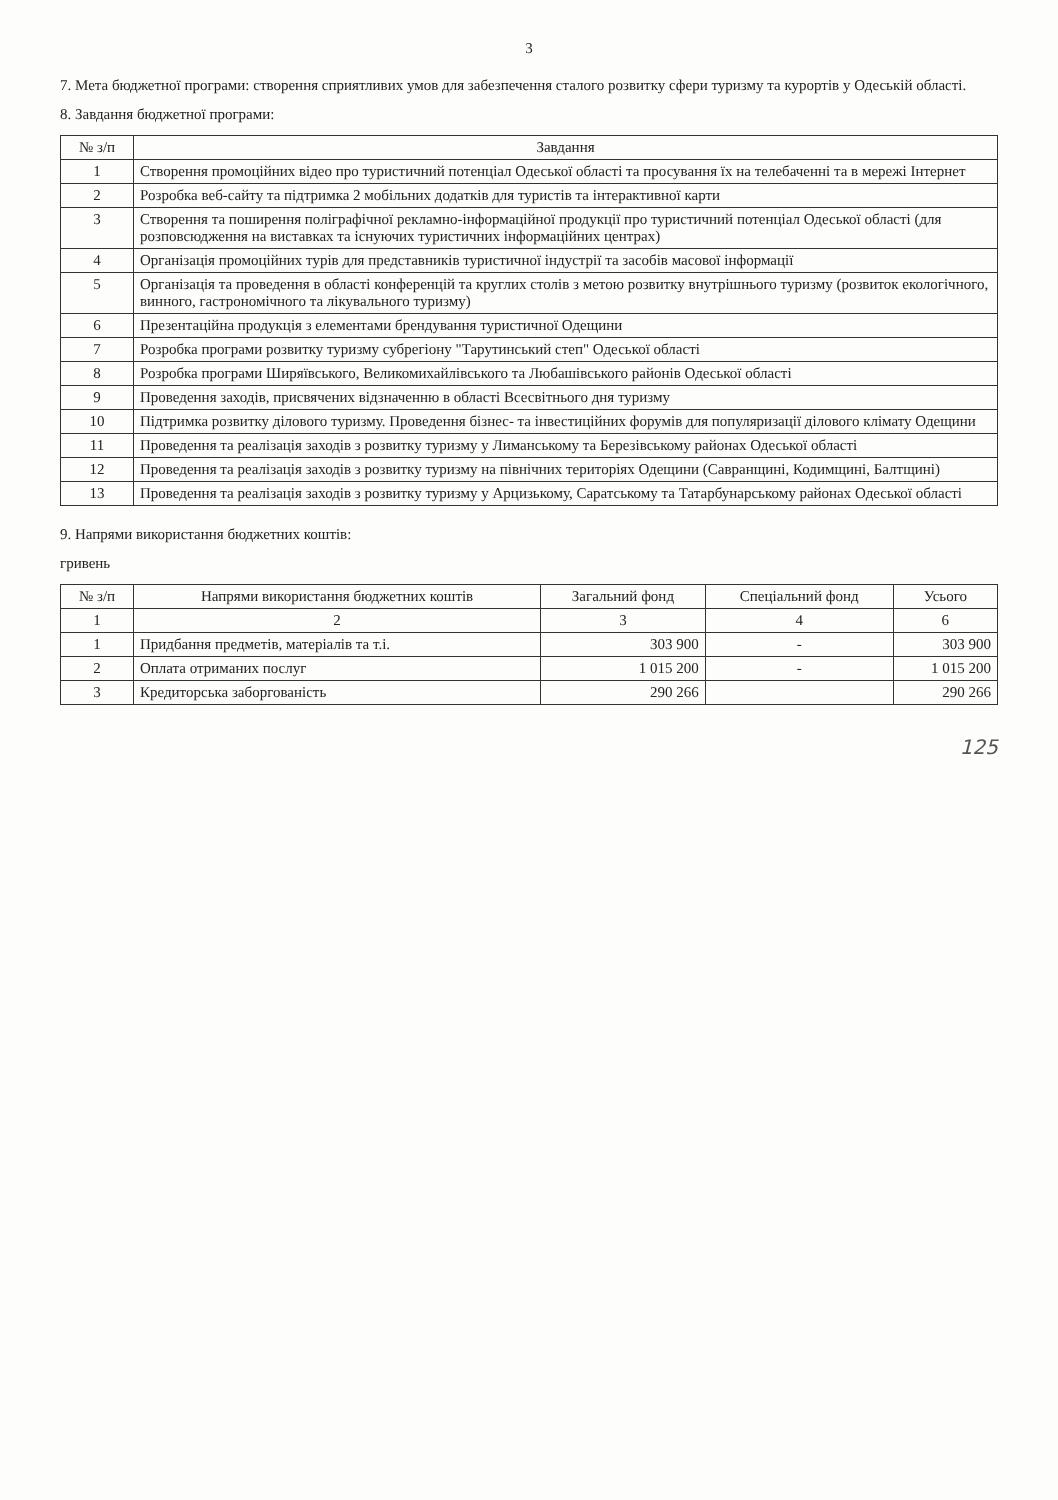3
7. Мета бюджетної програми: створення сприятливих умов для забезпечення сталого розвитку сфери туризму та курортів у Одеській області.
8. Завдання бюджетної програми:
| № з/п | Завдання |
| --- | --- |
| 1 | Створення промоційних відео про туристичний потенціал Одеської області та просування їх на телебаченні та в мережі Інтернет |
| 2 | Розробка веб-сайту та підтримка 2 мобільних додатків для туристів та інтерактивної карти |
| 3 | Створення та поширення поліграфічної рекламно-інформаційної продукції про туристичний потенціал Одеської області (для розповсюдження на виставках та існуючих туристичних інформаційних центрах) |
| 4 | Організація промоційних турів для представників туристичної індустрії та засобів масової інформації |
| 5 | Організація та проведення в області конференцій та круглих столів з метою розвитку внутрішнього туризму (розвиток екологічного, винного, гастрономічного та лікувального туризму) |
| 6 | Презентаційна продукція з елементами брендування туристичної Одещини |
| 7 | Розробка програми розвитку туризму субрегіону "Тарутинський степ" Одеської області |
| 8 | Розробка програми Ширяївського, Великомихайлівського та Любашівського районів Одеської області |
| 9 | Проведення заходів, присвячених відзначенню в області Всесвітнього дня туризму |
| 10 | Підтримка розвитку ділового туризму. Проведення бізнес- та інвестиційних форумів для популяризації ділового клімату Одещини |
| 11 | Проведення та реалізація заходів з розвитку туризму у Лиманському та Березівському районах Одеської області |
| 12 | Проведення та реалізація заходів з розвитку туризму на північних територіях Одещини (Савранщині, Кодимщині, Балтщині) |
| 13 | Проведення та реалізація заходів з розвитку туризму у Арцизькому, Саратському та Татарбунарському районах Одеської області |
9. Напрями використання бюджетних коштів:
гривень
| № з/п | Напрями використання бюджетних коштів | Загальний фонд | Спеціальний фонд | Усього |
| --- | --- | --- | --- | --- |
| 1 | 2 | 3 | 4 | 6 |
| 1 | Придбання предметів, матеріалів та т.і. | 303 900 | - | 303 900 |
| 2 | Оплата отриманих послуг | 1 015 200 | - | 1 015 200 |
| 3 | Кредиторська заборгованість | 290 266 | | 290 266 |
125